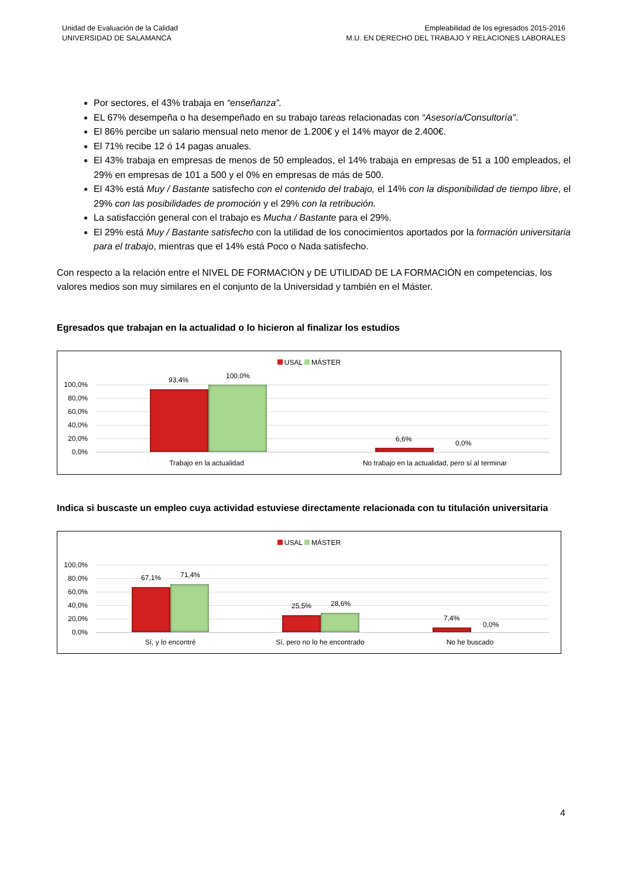Unidad de Evaluación de la Calidad
UNIVERSIDAD DE SALAMANCA
Empleabilidad de los egresados 2015-2016
M.U. EN DERECHO DEL TRABAJO Y RELACIONES LABORALES
Por sectores, el 43% trabaja en “enseñanza”.
EL 67% desempeña o ha desempeñado en su trabajo tareas relacionadas con “Asesoría/Consultoría”.
El 86% percibe un salario mensual neto menor de 1.200€ y el 14% mayor de 2.400€.
El 71% recibe 12 ó 14 pagas anuales.
El 43% trabaja en empresas de menos de 50 empleados, el 14% trabaja en empresas de 51 a 100 empleados, el 29% en empresas de 101 a 500 y el 0% en empresas de más de 500.
El 43% está Muy / Bastante satisfecho con el contenido del trabajo, el 14% con la disponibilidad de tiempo libre, el 29% con las posibilidades de promoción y el 29% con la retribución.
La satisfacción general con el trabajo es Mucha / Bastante para el 29%.
El 29% está Muy / Bastante satisfecho con la utilidad de los conocimientos aportados por la formación universitaria para el trabajo, mientras que el 14% está Poco o Nada satisfecho.
Con respecto a la relación entre el NIVEL DE FORMACIÓN y DE UTILIDAD DE LA FORMACIÓN en competencias, los valores medios son muy similares en el conjunto de la Universidad y también en el Máster.
Egresados que trabajan en la actualidad o lo hicieron al finalizar los estudios
USAL MÁSTER
100,0%
80,0%
60,0%
40,0%
20,0%
0,0%
93,4% 100,0%
6,6% 0,0%
Trabajo en la actualidad No trabajo en la actualidad, pero sí al terminar
Indica si buscaste un empleo cuya actividad estuviese directamente relacionada con tu titulación universitaria
USAL MÁSTER
100,0%
80,0%
60,0%
40,0%
20,0%
0,0%
67,1% 71,4%
25,5% 28,6%
7,4%
0,0%
Sí, y lo encontré Sí, pero no lo he encontrado No he buscado
4